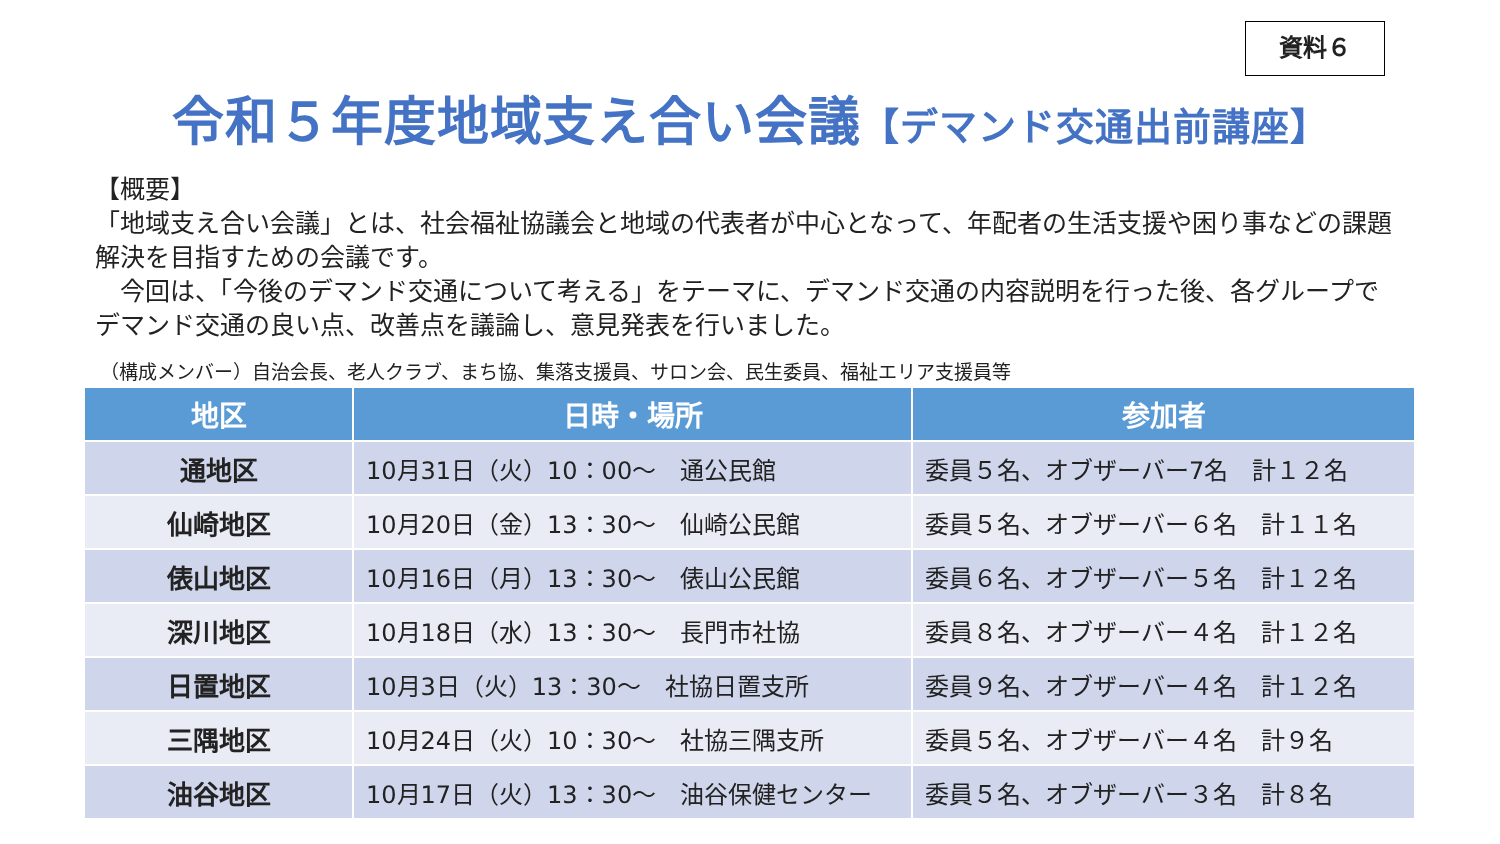資料６
令和５年度地域支え合い会議【デマンド交通出前講座】
【概要】
「地域支え合い会議」とは、社会福祉協議会と地域の代表者が中心となって、年配者の生活支援や困り事などの課題解決を目指すための会議です。
　今回は、「今後のデマンド交通について考える」をテーマに、デマンド交通の内容説明を行った後、各グループでデマンド交通の良い点、改善点を議論し、意見発表を行いました。
（構成メンバー）自治会長、老人クラブ、まち協、集落支援員、サロン会、民生委員、福祉エリア支援員等
| 地区 | 日時・場所 | 参加者 |
| --- | --- | --- |
| 通地区 | 10月31日（火）10：00～ 通公民館 | 委員５名、オブザーバー7名 計１２名 |
| 仙崎地区 | 10月20日（金）13：30～ 仙崎公民館 | 委員５名、オブザーバー６名 計１１名 |
| 俵山地区 | 10月16日（月）13：30～ 俵山公民館 | 委員６名、オブザーバー５名 計１２名 |
| 深川地区 | 10月18日（水）13：30～ 長門市社協 | 委員８名、オブザーバー４名 計１２名 |
| 日置地区 | 10月3日（火）13：30～ 社協日置支所 | 委員９名、オブザーバー４名 計１２名 |
| 三隅地区 | 10月24日（火）10：30～ 社協三隅支所 | 委員５名、オブザーバー４名 計９名 |
| 油谷地区 | 10月17日（火）13：30～ 油谷保健センター | 委員５名、オブザーバー３名 計８名 |